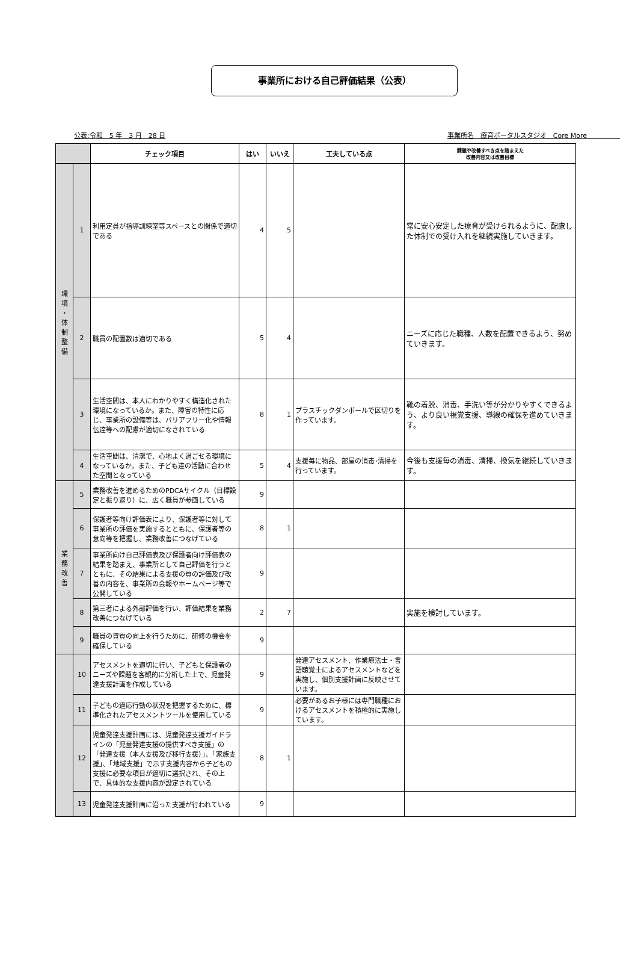事業所における自己評価結果（公表）
公表:令和　5 年　3 月　28 日 事業所名　療育ポータルスタジオ　Core More　　　　　
| | | チェック項目 | はい | いいえ | 工夫している点 | 課題や改善すべき点を踏まえた 改善内容又は改善目標 |
| --- | --- | --- | --- | --- | --- | --- |
| 環 境 ・ 体 制 整 備 | 1 | 利用定員が指導訓練室等スペースとの関係で適切である | 4 | 5 | | 常に安心安定した療育が受けられるように、配慮した体制での受け入れを継続実施していきます。 |
| | 2 | 職員の配置数は適切である | 5 | 4 | | ニーズに応じた職種、人数を配置できるよう、努めていきます。 |
| | 3 | 生活空間は、本人にわかりやすく構造化された環境になっているか。また、障害の特性に応じ、事業所の設備等は、バリアフリー化や情報伝達等への配慮が適切になされている | 8 | 1 | プラスチックダンボールで区切りを作っています。 | 靴の着脱、消毒、手洗い等が分かりやすくできるよう、より良い視覚支援、導線の確保を進めていきます。 |
| | 4 | 生活空間は、清潔で、心地よく過ごせる環境になっているか。また、子ども達の活動に合わせた空間となっている | 5 | 4 | 支援毎に物品、部屋の消毒･清掃を行っています。 | 今後も支援毎の消毒、清掃、換気を継続していきます。 |
| 業 務 改 善 | 5 | 業務改善を進めるためのPDCAサイクル（目標設定と振り返り）に、広く職員が参画している | 9 | | | |
| | 6 | 保護者等向け評価表により、保護者等に対して事業所の評価を実施するとともに、保護者等の意向等を把握し、業務改善につなげている | 8 | 1 | | |
| | 7 | 事業所向け自己評価表及び保護者向け評価表の結果を踏まえ、事業所として自己評価を行うとともに、その結果による支援の質の評価及び改善の内容を、事業所の会報やホームページ等で公開している | 9 | | | |
| | 8 | 第三者による外部評価を行い、評価結果を業務改善につなげている | 2 | 7 | | 実施を検討しています。 |
| | 9 | 職員の資質の向上を行うために、研修の機会を確保している | 9 | | | |
| | 10 | アセスメントを適切に行い、子どもと保護者のニーズや課題を客観的に分析した上で、児童発達支援計画を作成している | 9 | | 発達アセスメント、作業療法士・言語聴覚士によるアセスメントなどを実施し、個別支援計画に反映させています。 | |
| | 11 | 子どもの適応行動の状況を把握するために、標準化されたアセスメントツールを使用している | 9 | | 必要があるお子様には専門職種におけるアセスメントを積極的に実施しています。 | |
| | 12 | 児童発達支援計画には、児童発達支援ガイドラインの「児童発達支援の提供すべき支援」の「発達支援（本人支援及び移行支援）」、「家族支援」、「地域支援」で示す支援内容から子どもの支援に必要な項目が適切に選択され、その上で、具体的な支援内容が設定されている | 8 | 1 | | |
| | 13 | 児童発達支援計画に沿った支援が行われている | 9 | | | |